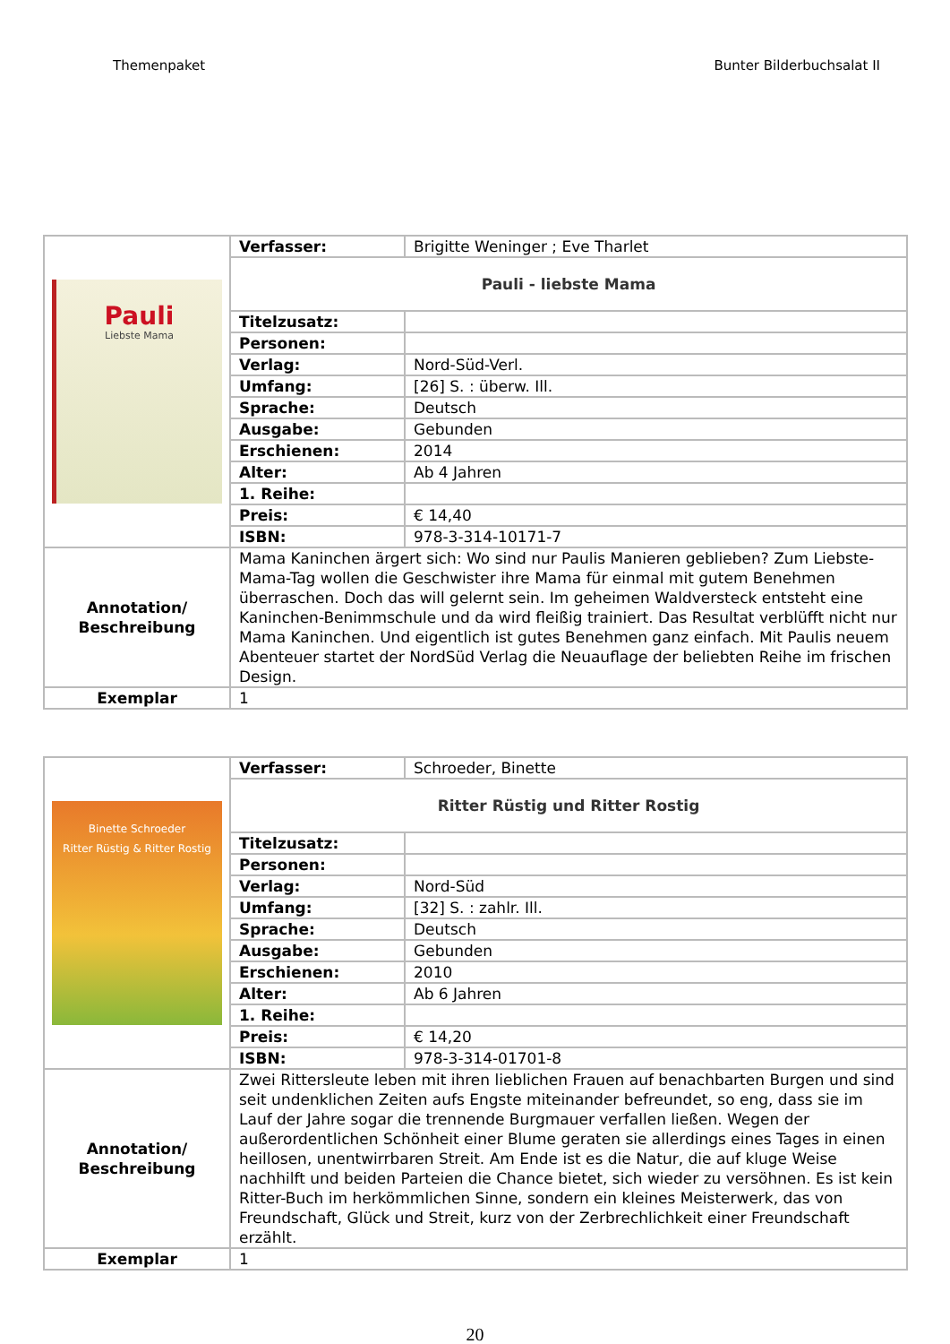Themenpaket Bunter Bilderbuchsalat II
| Pauli Liebste Mama | Verfasser: | Brigitte Weninger ; Eve Tharlet |
| | Pauli - liebste Mama | |
| | Titelzusatz: | |
| | Personen: | |
| | Verlag: | Nord-Süd-Verl. |
| | Umfang: | [26] S. : überw. Ill. |
| | Sprache: | Deutsch |
| | Ausgabe: | Gebunden |
| | Erschienen: | 2014 |
| | Alter: | Ab 4 Jahren |
| | 1. Reihe: | |
| | Preis: | € 14,40 |
| | ISBN: | 978-3-314-10171-7 |
| Annotation/ Beschreibung | Mama Kaninchen ärgert sich: Wo sind nur Paulis Manieren geblieben? Zum Liebste-Mama-Tag wollen die Geschwister ihre Mama für einmal mit gutem Benehmen überraschen. Doch das will gelernt sein. Im geheimen Waldversteck entsteht eine Kaninchen-Benimmschule und da wird fleißig trainiert. Das Resultat verblüfft nicht nur Mama Kaninchen. Und eigentlich ist gutes Benehmen ganz einfach. Mit Paulis neuem Abenteuer startet der NordSüd Verlag die Neuauflage der beliebten Reihe im frischen Design. | |
| Exemplar | 1 | |
| Binette Schroeder Ritter Rüstig & Ritter Rostig | Verfasser: | Schroeder, Binette |
| | Ritter Rüstig und Ritter Rostig | |
| | Titelzusatz: | |
| | Personen: | |
| | Verlag: | Nord-Süd |
| | Umfang: | [32] S. : zahlr. Ill. |
| | Sprache: | Deutsch |
| | Ausgabe: | Gebunden |
| | Erschienen: | 2010 |
| | Alter: | Ab 6 Jahren |
| | 1. Reihe: | |
| | Preis: | € 14,20 |
| | ISBN: | 978-3-314-01701-8 |
| Annotation/ Beschreibung | Zwei Rittersleute leben mit ihren lieblichen Frauen auf benachbarten Burgen und sind seit undenklichen Zeiten aufs Engste miteinander befreundet, so eng, dass sie im Lauf der Jahre sogar die trennende Burgmauer verfallen ließen. Wegen der außerordentlichen Schönheit einer Blume geraten sie allerdings eines Tages in einen heillosen, unentwirrbaren Streit. Am Ende ist es die Natur, die auf kluge Weise nachhilft und beiden Parteien die Chance bietet, sich wieder zu versöhnen. Es ist kein Ritter-Buch im herkömmlichen Sinne, sondern ein kleines Meisterwerk, das von Freundschaft, Glück und Streit, kurz von der Zerbrechlichkeit einer Freundschaft erzählt. | |
| Exemplar | 1 | |
20